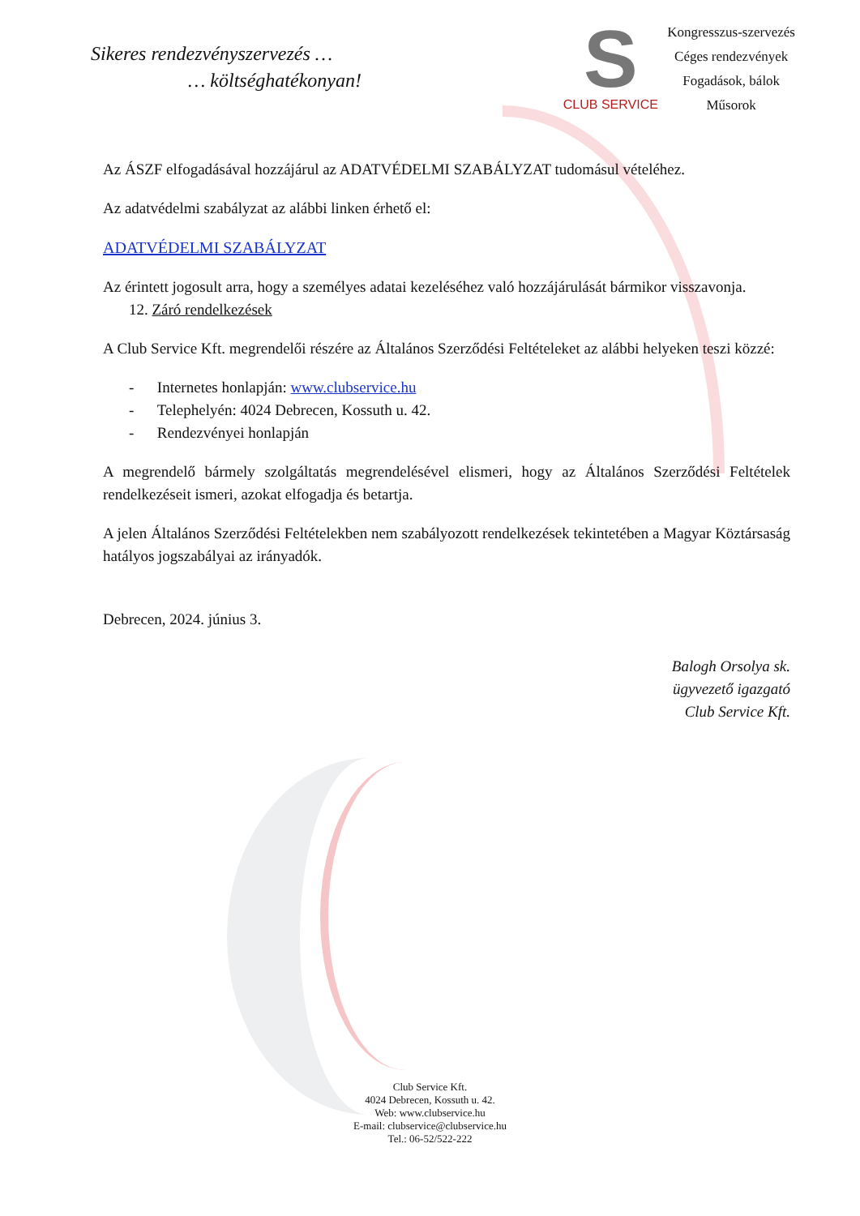Sikeres rendezvényszervezés …
… költséghatékonyan!
S
CLUB SERVICE
Kongresszus-szervezés
Céges rendezvények
Fogadások, bálok
Műsorok
Az ÁSZF elfogadásával hozzájárul az ADATVÉDELMI SZABÁLYZAT tudomásul vételéhez.
Az adatvédelmi szabályzat az alábbi linken érhető el:
ADATVÉDELMI SZABÁLYZAT
Az érintett jogosult arra, hogy a személyes adatai kezeléséhez való hozzájárulását bármikor visszavonja.
12. Záró rendelkezések
A Club Service Kft. megrendelői részére az Általános Szerződési Feltételeket az alábbi helyeken teszi közzé:
- Internetes honlapján: www.clubservice.hu
- Telephelyén: 4024 Debrecen, Kossuth u. 42.
- Rendezvényei honlapján
A megrendelő bármely szolgáltatás megrendelésével elismeri, hogy az Általános Szerződési Feltételek rendelkezéseit ismeri, azokat elfogadja és betartja.
A jelen Általános Szerződési Feltételekben nem szabályozott rendelkezések tekintetében a Magyar Köztársaság hatályos jogszabályai az irányadók.
Debrecen, 2024. június 3.
Balogh Orsolya sk.
ügyvezető igazgató
Club Service Kft.
Club Service Kft.
4024 Debrecen, Kossuth u. 42.
Web: www.clubservice.hu
E-mail: clubservice@clubservice.hu
Tel.: 06-52/522-222